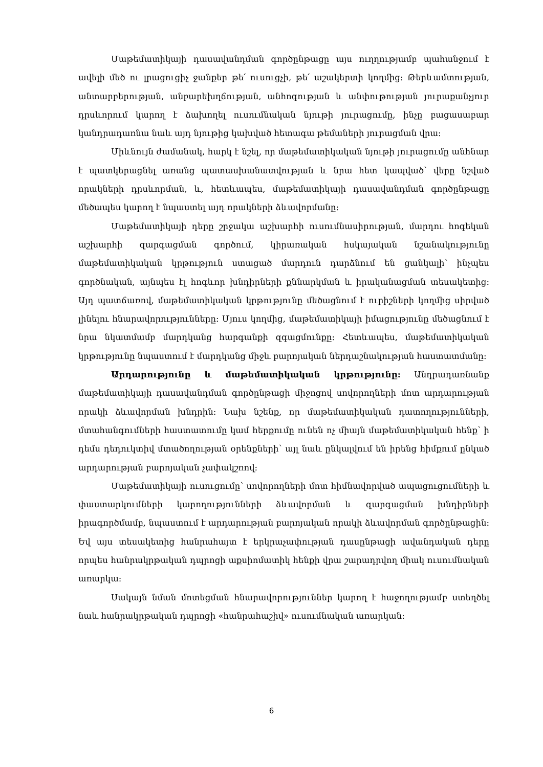Մաթեմատիկայի դասավանդման գործընթացը այս ուղղությամբ պահանջում է ավելի մեծ ու լրացուցիչ ջանքեր թե՛ ուսուցչի, թե՛ աշակերտի կողմից: Թերևամտության, անտարբերության, անբարեխղճության, անհոգության և անփութության յուրաքանչյուր դրսևորում կարող է ձախողել ուսումնական նյութի յուրացումը, ինչը բացասաբար կանդրադառնա նաև այդ նյութից կախված հետագա թեմաների յուրացման վրա:
Միևնույն ժամանակ, հարկ է նշել, որ մաթեմատիկական նյութի յուրացումը անհնար է պատկերացնել առանց պատասխանատվության և նրա հետ կապված՝ վերը նշված որակների դրսևորման, և, հետևապես, մաթեմատիկայի դասավանդման գործընթացը մեծապես կարող է նպաստել այդ որակների ձևավորմանը:
Մաթեմատիկայի դերը շրջակա աշխարհի ուսումնասիրության, մարդու հոգեկան աշխարհի զարգացման գործում, կիրառական հսկայական նշանակությունը մաթեմատիկական կրթություն ստացած մարդուն դարձնում են ցանկալի՝ ինչպես գործնական, այնպես էլ հոգևոր խնդիրների քննարկման և իրականացման տեսակետից: Այդ պատճառով, մաթեմատիկական կրթությունը մեծացնում է ուրիշների կողմից սիրված լինելու հնարավորությունները: Մյուս կողմից, մաթեմատիկայի իմացությունը մեծացնում է նրա նկատմամբ մարդկանց հարգանքի զգացմունքը: Հետևապես, մաթեմատիկական կրթությունը նպաստում է մարդկանց միջև բարոյական ներդաշնակության հաստատմանը:
Արդարությունը և մաթեմատիկական կրթությունը: Անդրադառնանք մաթեմատիկայի դասավանդման գործընթացի միջոցով սովորողների մոտ արդարության որակի ձևավորման խնդրին: Նախ նշենք, որ մաթեմատիկական դատողությունների, մտահանգումների հաստատումը կամ հերքումը ունեն ոչ միայն մաթեմատիկական հենք՝ ի դեմս դեդուկտիվ մտածողության օրենքների՝ այլ նաև ընկալվում են իրենց հիմքում ընկած արդարության բարոյական չափակշռով:
Մաթեմատիկայի ուսուցումը՝ սովորողների մոտ հիմնավորված ապացուցումների և փաստարկումների կարողությունների ձևավորման և զարգացման խնդիրների իրագործմամբ, նպաստում է արդարության բարոյական որակի ձևավորման գործընթացին: Եվ այս տեսակետից հանրահայտ է երկրաչափության դասընթացի ավանդական դերը որպես հանրակրթական դպրոցի աքսիոմատիկ հենքի վրա շարադրվող միակ ուսումնական առարկա:
Սակայն նման մոտեցման հնարավորություններ կարող է հաջողությամբ ստեղծել նաև հանրակրթական դպրոցի «հանրահաշիվ» ուսումնական առարկան:
6